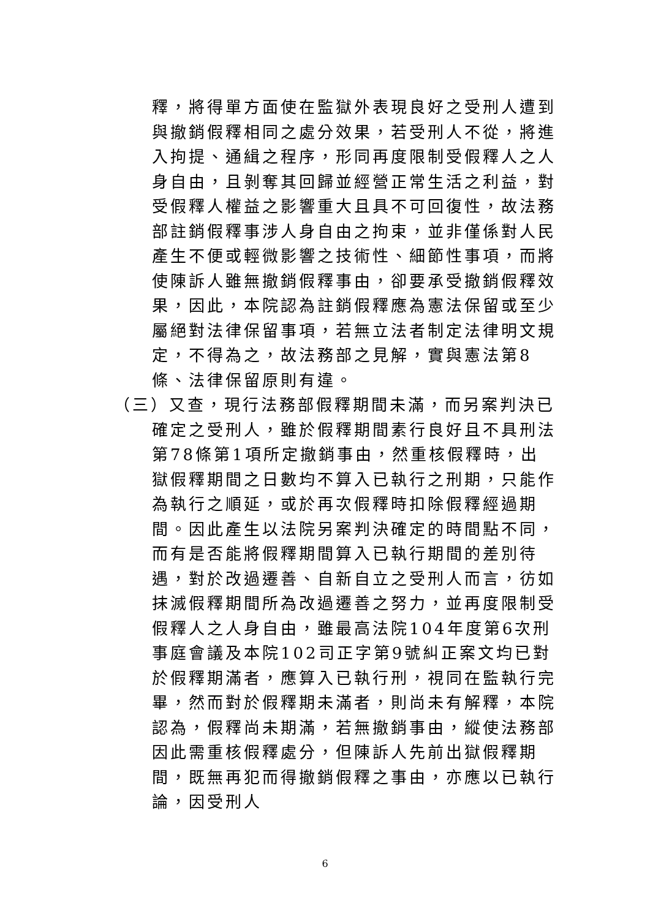釋，將得單方面使在監獄外表現良好之受刑人遭到與撤銷假釋相同之處分效果，若受刑人不從，將進入拘提、通緝之程序，形同再度限制受假釋人之人身自由，且剝奪其回歸並經營正常生活之利益，對受假釋人權益之影響重大且具不可回復性，故法務部註銷假釋事涉人身自由之拘束，並非僅係對人民產生不便或輕微影響之技術性、細節性事項，而將使陳訴人雖無撤銷假釋事由，卻要承受撤銷假釋效果，因此，本院認為註銷假釋應為憲法保留或至少屬絕對法律保留事項，若無立法者制定法律明文規定，不得為之，故法務部之見解，實與憲法第8條、法律保留原則有違。
（三）又查，現行法務部假釋期間未滿，而另案判決已確定之受刑人，雖於假釋期間素行良好且不具刑法第78條第1項所定撤銷事由，然重核假釋時，出獄假釋期間之日數均不算入已執行之刑期，只能作為執行之順延，或於再次假釋時扣除假釋經過期間。因此產生以法院另案判決確定的時間點不同，而有是否能將假釋期間算入已執行期間的差別待遇，對於改過遷善、自新自立之受刑人而言，彷如抹滅假釋期間所為改過遷善之努力，並再度限制受假釋人之人身自由，雖最高法院104年度第6次刑事庭會議及本院102司正字第9號糾正案文均已對於假釋期滿者，應算入已執行刑，視同在監執行完畢，然而對於假釋期未滿者，則尚未有解釋，本院認為，假釋尚未期滿，若無撤銷事由，縱使法務部因此需重核假釋處分，但陳訴人先前出獄假釋期間，既無再犯而得撤銷假釋之事由，亦應以已執行論，因受刑人
6